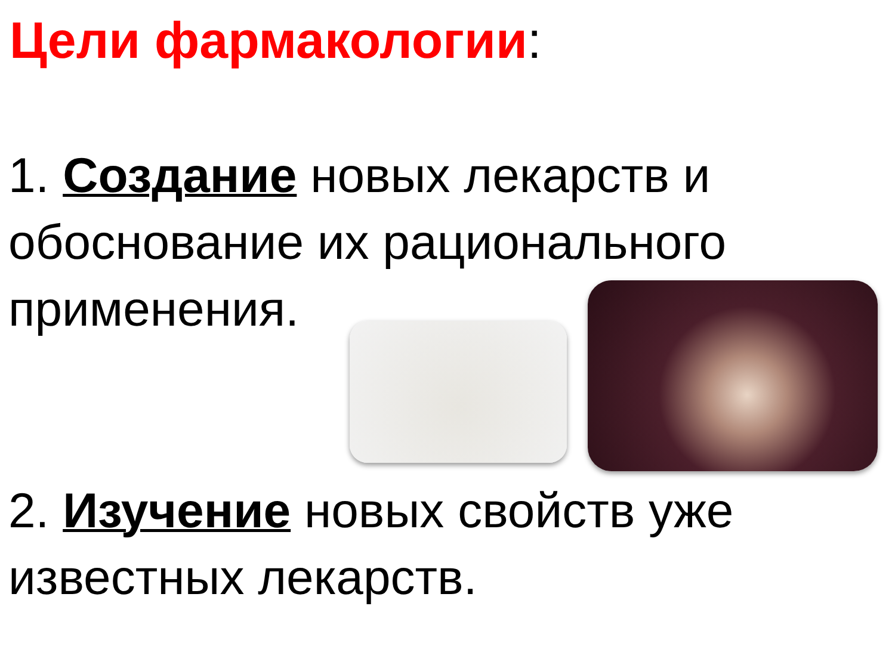Цели фармакологии:
1. Создание новых лекарств и обоснование их рационального применения.
2. Изучение новых свойств уже известных лекарств.